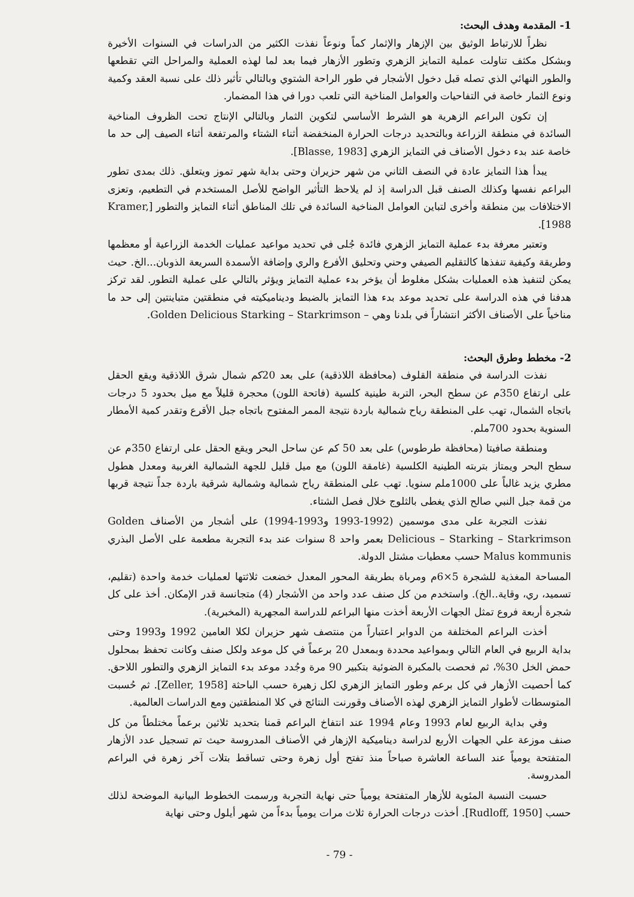1- المقدمة وهدف البحث:
نظراً للارتباط الوثيق بين الإزهار والإثمار كماً ونوعاً نفذت الكثير من الدراسات في السنوات الأخيرة وبشكل مكثف تناولت عملية التمايز الزهري وتطور الأزهار فيما بعد لما لهذه العملية والمراحل التي تقطعها والطور النهائي الذي تصله قبل دخول الأشجار في طور الراحة الشتوي وبالتالي تأثير ذلك على نسبة العقد وكمية ونوع الثمار خاصة في التفاحيات والعوامل المناخية التي تلعب دورا في هذا المضمار.
إن تكون البراعم الزهرية هو الشرط الأساسي لتكوين الثمار وبالتالي الإنتاج تحت الظروف المناخية السائدة في منطقة الزراعة وبالتحديد درجات الحرارة المنخفضة أثناء الشتاء والمرتفعة أثناء الصيف إلى حد ما خاصة عند بدء دخول الأصناف في التمايز الزهري [Blasse, 1983].
يبدأ هذا التمايز عادة في النصف الثاني من شهر حزيران وحتى بداية شهر تموز ويتعلق. ذلك بمدى تطور البراعم نفسها وكذلك الصنف قبل الدراسة إذ لم يلاحظ التأثير الواضح للأصل المستخدم في التطعيم، وتعزى الاختلافات بين منطقة وأخرى لتباين العوامل المناخية السائدة في تلك المناطق أثناء التمايز والتطور [Kramer, 1988].
وتعتبر معرفة بدء عملية التمايز الزهري فائدة جُلى في تحديد مواعيد عمليات الخدمة الزراعية أو معظمها وطريقة وكيفية تنفذها كالتقليم الصيفي وحني وتحليق الأفرع والري وإضافة الأسمدة السريعة الذوبان...الخ. حيث يمكن لتنفيذ هذه العمليات بشكل مغلوط أن يؤخر بدء عملية التمايز ويؤثر بالتالي على عملية التطور. لقد تركز هدفنا في هذه الدراسة على تحديد موعد بدء هذا التمايز بالضبط وديناميكيته في منطقتين متباينتين إلى حد ما مناخياً على الأصناف الأكثر انتشاراً في بلدنا وهي – Golden Delicious Starking – Starkrimson.
2- مخطط وطرق البحث:
نفذت الدراسة في منطقة القلوف (محافظة اللاذقية) على بعد 20كم شمال شرق اللاذقية ويقع الحقل على ارتفاع 350م عن سطح البحر، التربة طينية كلسية (فاتحة اللون) محجرة قليلاً مع ميل بحدود 5 درجات باتجاه الشمال، تهب على المنطقة رياح شمالية باردة نتيجة الممر المفتوح باتجاه جبل الأقرع وتقدر كمية الأمطار السنوية بحدود 700ملم.
ومنطقة صافيتا (محافظة طرطوس) على بعد 50 كم عن ساحل البحر ويقع الحقل على ارتفاع 350م عن سطح البحر ويمتاز بتربته الطينية الكلسية (غامقة اللون) مع ميل قليل للجهة الشمالية الغربية ومعدل هطول مطري يزيد غالباً على 1000ملم سنويا. تهب على المنطقة رياح شمالية وشمالية شرقية باردة جداً نتيجة قربها من قمة جبل النبي صالح الذي يغطى بالثلوج خلال فصل الشتاء.
نفذت التجربة على مدى موسمين (1992-1993 و1993-1994) على أشجار من الأصناف Golden Delicious – Starking – Starkrimson بعمر واحد 8 سنوات عند بدء التجربة مطعمة على الأصل البذري Malus kommunis حسب معطيات مشتل الدولة.
المساحة المغذية للشجرة 5×6م ومرباة بطريقة المحور المعدل خضعت ثلاثتها لعمليات خدمة واحدة (تقليم، تسميد، ري، وقاية..الخ). واستخدم من كل صنف عدد واحد من الأشجار (4) متجانسة قدر الإمكان. أخذ على كل شجرة أربعة فروع تمثل الجهات الأربعة أخذت منها البراعم للدراسة المجهرية (المخبرية).
أخذت البراعم المختلفة من الدوابر اعتباراً من منتصف شهر حزيران لكلا العامين 1992 و1993 وحتى بداية الربيع في العام التالي وبمواعيد محددة وبمعدل 20 برعماً في كل موعد ولكل صنف وكانت تحفظ بمحلول حمض الخل 30%، ثم فحصت بالمكبرة الضوئية بتكبير 90 مرة وجُدد موعد بدء التمايز الزهري والتطور اللاحق. كما أحصيت الأزهار في كل برعم وطور التمايز الزهري لكل زهيرة حسب الباحثة [Zeller, 1958]. ثم حُسبت المتوسطات لأطوار التمايز الزهري لهذه الأصناف وقورنت النتائج في كلا المنطقتين ومع الدراسات العالمية.
وفي بداية الربيع لعام 1993 وعام 1994 عند انتفاخ البراعم قمنا بتحديد ثلاثين برعماً مختلطاً من كل صنف موزعة علي الجهات الأربع لدراسة ديناميكية الإزهار في الأصناف المدروسة حيث تم تسجيل عدد الأزهار المتفتحة يومياً عند الساعة العاشرة صباحاً منذ تفتح أول زهرة وحتى تساقط بتلات آخر زهرة في البراعم المدروسة.
حسبت النسبة المئوية للأزهار المتفتحة يومياً حتى نهاية التجربة ورسمت الخطوط البيانية الموضحة لذلك حسب [Rudloff, 1950]. أخذت درجات الحرارة ثلاث مرات يومياً بدءاً من شهر أيلول وحتى نهاية
- 79 -